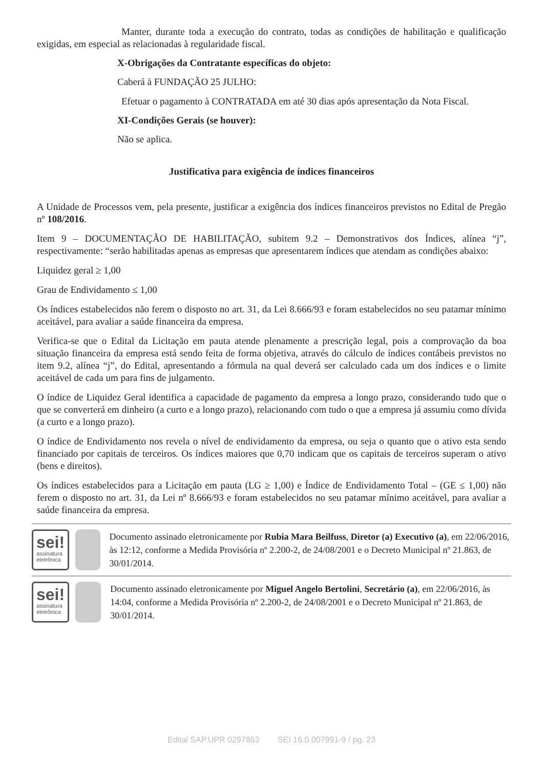Manter, durante toda a execução do contrato, todas as condições de habilitação e qualificação exigidas, em especial as relacionadas à regularidade fiscal.
X-Obrigações da Contratante específicas do objeto:
Caberá à FUNDAÇÃO 25 JULHO:
Efetuar o pagamento à CONTRATADA em até 30 dias após apresentação da Nota Fiscal.
XI-Condições Gerais (se houver):
Não se aplica.
Justificativa para exigência de índices financeiros
A Unidade de Processos vem, pela presente, justificar a exigência dos índices financeiros previstos no Edital de Pregão nº 108/2016.
Item 9 – DOCUMENTAÇÃO DE HABILITAÇÃO, subitem 9.2 – Demonstrativos dos Índices, alínea “j”, respectivamente: “serão habilitadas apenas as empresas que apresentarem índices que atendam as condições abaixo:
Liquidez geral ≥ 1,00
Grau de Endividamento ≤ 1,00
Os índices estabelecidos não ferem o disposto no art. 31, da Lei 8.666/93 e foram estabelecidos no seu patamar mínimo aceitável, para avaliar a saúde financeira da empresa.
Verifica-se que o Edital da Licitação em pauta atende plenamente a prescrição legal, pois a comprovação da boa situação financeira da empresa está sendo feita de forma objetiva, através do cálculo de índices contábeis previstos no item 9.2, alínea “j”, do Edital, apresentando a fórmula na qual deverá ser calculado cada um dos índices e o limite aceitável de cada um para fins de julgamento.
O índice de Liquidez Geral identifica a capacidade de pagamento da empresa a longo prazo, considerando tudo que o que se converterá em dinheiro (a curto e a longo prazo), relacionando com tudo o que a empresa já assumiu como dívida (a curto e a longo prazo).
O índice de Endividamento nos revela o nível de endividamento da empresa, ou seja o quanto que o ativo esta sendo financiado por capitais de terceiros. Os índices maiores que 0,70 indicam que os capitais de terceiros superam o ativo (bens e direitos).
Os índices estabelecidos para a Licitação em pauta (LG ≥ 1,00) e Índice de Endividamento Total – (GE ≤ 1,00) não ferem o disposto no art. 31, da Lei nº 8.666/93 e foram estabelecidos no seu patamar mínimo aceitável, para avaliar a saúde financeira da empresa.
sei!
assinatura eletrônica
Documento assinado eletronicamente por Rubia Mara Beilfuss, Diretor (a) Executivo (a), em 22/06/2016, às 12:12, conforme a Medida Provisória nº 2.200-2, de 24/08/2001 e o Decreto Municipal nº 21.863, de 30/01/2014.
sei!
assinatura eletrônica
Documento assinado eletronicamente por Miguel Angelo Bertolini, Secretário (a), em 22/06/2016, às 14:04, conforme a Medida Provisória nº 2.200-2, de 24/08/2001 e o Decreto Municipal nº 21.863, de 30/01/2014.
Edital SAP.UPR 0297863 SEI 16.0.007991-9 / pg. 23